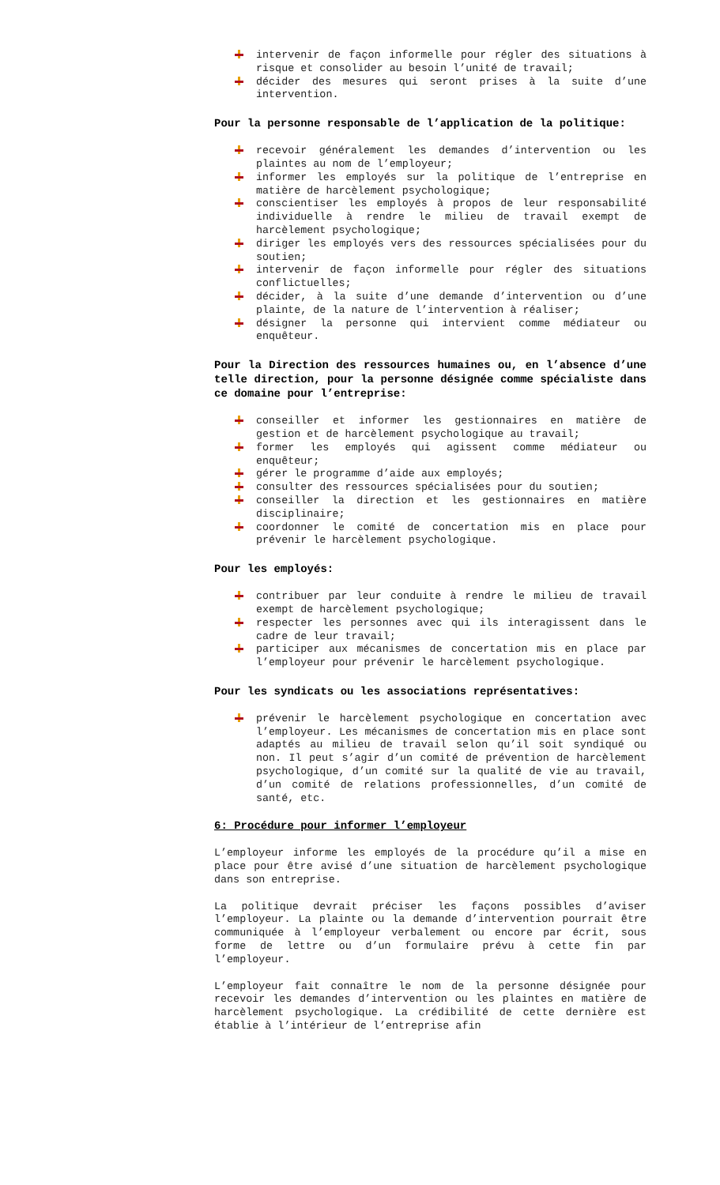intervenir de façon informelle pour régler des situations à risque et consolider au besoin l’unité de travail;
décider des mesures qui seront prises à la suite d’une intervention.
Pour la personne responsable de l’application de la politique:
recevoir généralement les demandes d’intervention ou les plaintes au nom de l’employeur;
informer les employés sur la politique de l’entreprise en matière de harcèlement psychologique;
conscientiser les employés à propos de leur responsabilité individuelle à rendre le milieu de travail exempt de harcèlement psychologique;
diriger les employés vers des ressources spécialisées pour du soutien;
intervenir de façon informelle pour régler des situations conflictuelles;
décider, à la suite d’une demande d’intervention ou d’une plainte, de la nature de l’intervention à réaliser;
désigner la personne qui intervient comme médiateur ou enquêteur.
Pour la Direction des ressources humaines ou, en l’absence d’une telle direction, pour la personne désignée comme spécialiste dans ce domaine pour l’entreprise:
conseiller et informer les gestionnaires en matière de gestion et de harcèlement psychologique au travail;
former les employés qui agissent comme médiateur ou enquêteur;
gérer le programme d’aide aux employés;
consulter des ressources spécialisées pour du soutien;
conseiller la direction et les gestionnaires en matière disciplinaire;
coordonner le comité de concertation mis en place pour prévenir le harcèlement psychologique.
Pour les employés:
contribuer par leur conduite à rendre le milieu de travail exempt de harcèlement psychologique;
respecter les personnes avec qui ils interagissent dans le cadre de leur travail;
participer aux mécanismes de concertation mis en place par l’employeur pour prévenir le harcèlement psychologique.
Pour les syndicats ou les associations représentatives:
prévenir le harcèlement psychologique en concertation avec l’employeur. Les mécanismes de concertation mis en place sont adaptés au milieu de travail selon qu’il soit syndiqué ou non. Il peut s’agir d’un comité de prévention de harcèlement psychologique, d’un comité sur la qualité de vie au travail, d’un comité de relations professionnelles, d’un comité de santé, etc.
6: Procédure pour informer l’employeur
L’employeur informe les employés de la procédure qu’il a mise en place pour être avisé d’une situation de harcèlement psychologique dans son entreprise.
La politique devrait préciser les façons possibles d’aviser l’employeur. La plainte ou la demande d’intervention pourrait être communiquée à l’employeur verbalement ou encore par écrit, sous forme de lettre ou d’un formulaire prévu à cette fin par l’employeur.
L’employeur fait connaître le nom de la personne désignée pour recevoir les demandes d’intervention ou les plaintes en matière de harcèlement psychologique. La crédibilité de cette dernière est établie à l’intérieur de l’entreprise afin